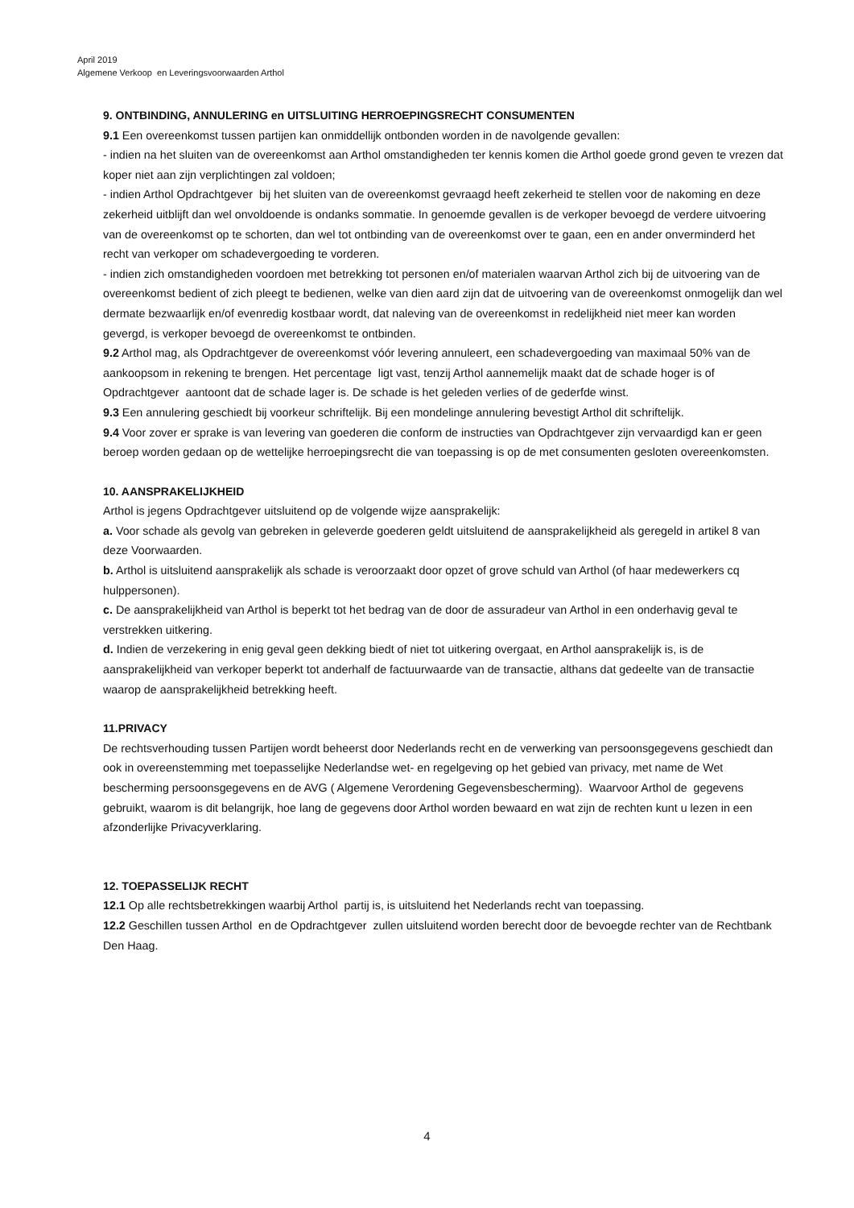April 2019
Algemene Verkoop en Leveringsvoorwaarden Arthol
9. ONTBINDING, ANNULERING en UITSLUITING HERROEPINGSRECHT CONSUMENTEN
9.1 Een overeenkomst tussen partijen kan onmiddellijk ontbonden worden in de navolgende gevallen:
- indien na het sluiten van de overeenkomst aan Arthol omstandigheden ter kennis komen die Arthol goede grond geven te vrezen dat koper niet aan zijn verplichtingen zal voldoen;
- indien Arthol Opdrachtgever bij het sluiten van de overeenkomst gevraagd heeft zekerheid te stellen voor de nakoming en deze zekerheid uitblijft dan wel onvoldoende is ondanks sommatie. In genoemde gevallen is de verkoper bevoegd de verdere uitvoering van de overeenkomst op te schorten, dan wel tot ontbinding van de overeenkomst over te gaan, een en ander onverminderd het recht van verkoper om schadevergoeding te vorderen.
- indien zich omstandigheden voordoen met betrekking tot personen en/of materialen waarvan Arthol zich bij de uitvoering van de overeenkomst bedient of zich pleegt te bedienen, welke van dien aard zijn dat de uitvoering van de overeenkomst onmogelijk dan wel dermate bezwaarlijk en/of evenredig kostbaar wordt, dat naleving van de overeenkomst in redelijkheid niet meer kan worden gevergd, is verkoper bevoegd de overeenkomst te ontbinden.
9.2 Arthol mag, als Opdrachtgever de overeenkomst vóór levering annuleert, een schadevergoeding van maximaal 50% van de aankoopsom in rekening te brengen. Het percentage ligt vast, tenzij Arthol aannemelijk maakt dat de schade hoger is of Opdrachtgever aantoont dat de schade lager is. De schade is het geleden verlies of de gederfde winst.
9.3 Een annulering geschiedt bij voorkeur schriftelijk. Bij een mondelinge annulering bevestigt Arthol dit schriftelijk.
9.4 Voor zover er sprake is van levering van goederen die conform de instructies van Opdrachtgever zijn vervaardigd kan er geen beroep worden gedaan op de wettelijke herroepingsrecht die van toepassing is op de met consumenten gesloten overeenkomsten.
10. AANSPRAKELIJKHEID
Arthol is jegens Opdrachtgever uitsluitend op de volgende wijze aansprakelijk:
a. Voor schade als gevolg van gebreken in geleverde goederen geldt uitsluitend de aansprakelijkheid als geregeld in artikel 8 van deze Voorwaarden.
b. Arthol is uitsluitend aansprakelijk als schade is veroorzaakt door opzet of grove schuld van Arthol (of haar medewerkers cq hulppersonen).
c. De aansprakelijkheid van Arthol is beperkt tot het bedrag van de door de assuradeur van Arthol in een onderhavig geval te verstrekken uitkering.
d. Indien de verzekering in enig geval geen dekking biedt of niet tot uitkering overgaat, en Arthol aansprakelijk is, is de aansprakelijkheid van verkoper beperkt tot anderhalf de factuurwaarde van de transactie, althans dat gedeelte van de transactie waarop de aansprakelijkheid betrekking heeft.
11.PRIVACY
De rechtsverhouding tussen Partijen wordt beheerst door Nederlands recht en de verwerking van persoonsgegevens geschiedt dan ook in overeenstemming met toepasselijke Nederlandse wet- en regelgeving op het gebied van privacy, met name de Wet bescherming persoonsgegevens en de AVG ( Algemene Verordening Gegevensbescherming). Waarvoor Arthol de gegevens gebruikt, waarom is dit belangrijk, hoe lang de gegevens door Arthol worden bewaard en wat zijn de rechten kunt u lezen in een afzonderlijke Privacyverklaring.
12. TOEPASSELIJK RECHT
12.1 Op alle rechtsbetrekkingen waarbij Arthol partij is, is uitsluitend het Nederlands recht van toepassing.
12.2 Geschillen tussen Arthol en de Opdrachtgever zullen uitsluitend worden berecht door de bevoegde rechter van de Rechtbank Den Haag.
4